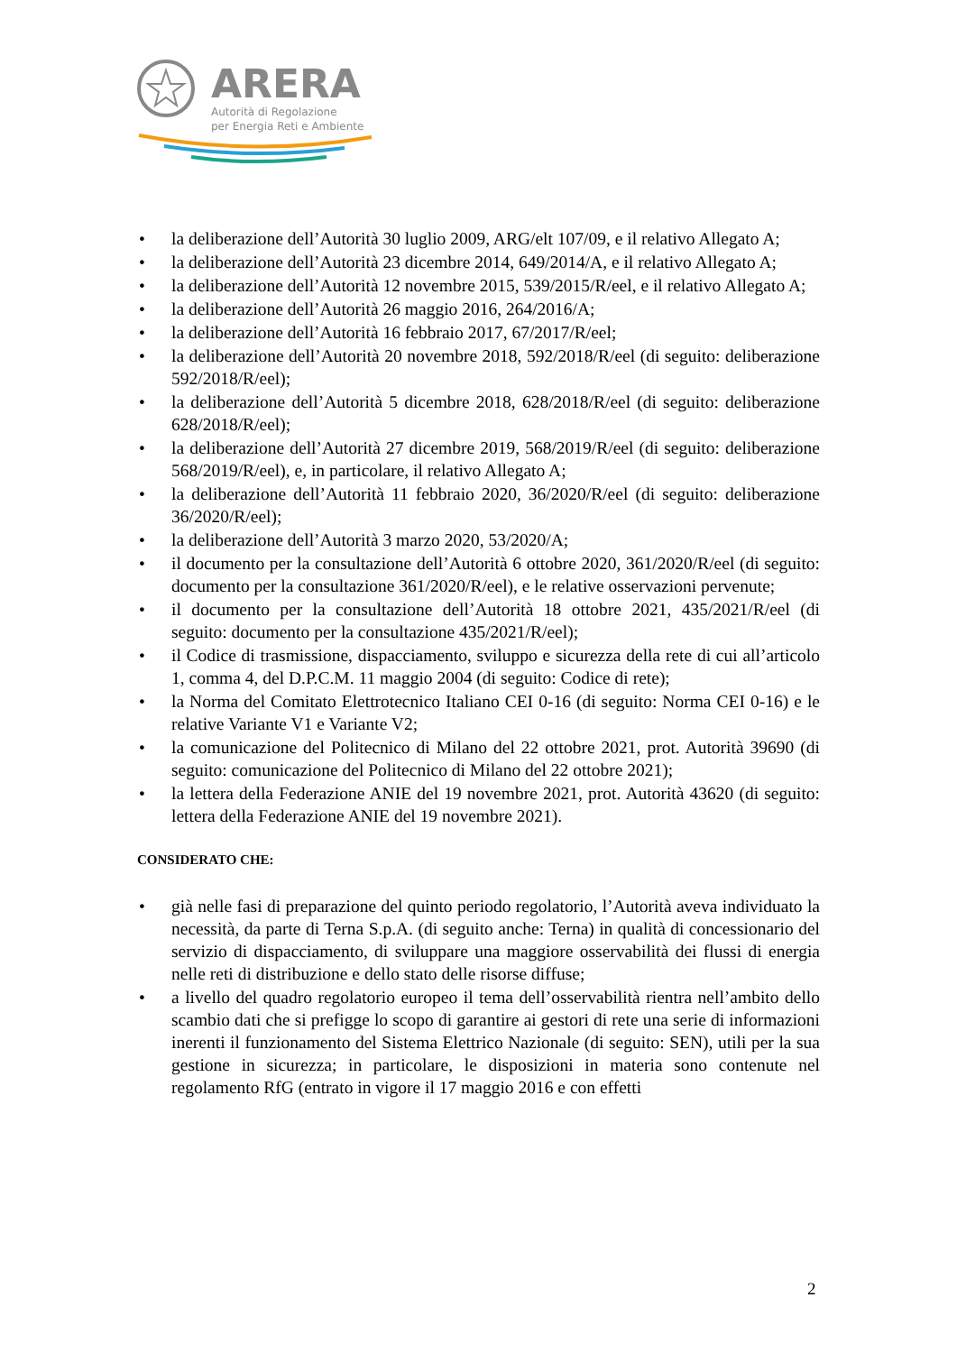ARERA
Autorità di Regolazione
per Energia Reti e Ambiente
• la deliberazione dell’Autorità 30 luglio 2009, ARG/elt 107/09, e il relativo Allegato A;
• la deliberazione dell’Autorità 23 dicembre 2014, 649/2014/A, e il relativo Allegato A;
• la deliberazione dell’Autorità 12 novembre 2015, 539/2015/R/eel, e il relativo Allegato A;
• la deliberazione dell’Autorità 26 maggio 2016, 264/2016/A;
• la deliberazione dell’Autorità 16 febbraio 2017, 67/2017/R/eel;
• la deliberazione dell’Autorità 20 novembre 2018, 592/2018/R/eel (di seguito: deliberazione 592/2018/R/eel);
• la deliberazione dell’Autorità 5 dicembre 2018, 628/2018/R/eel (di seguito: deliberazione 628/2018/R/eel);
• la deliberazione dell’Autorità 27 dicembre 2019, 568/2019/R/eel (di seguito: deliberazione 568/2019/R/eel), e, in particolare, il relativo Allegato A;
• la deliberazione dell’Autorità 11 febbraio 2020, 36/2020/R/eel (di seguito: deliberazione 36/2020/R/eel);
• la deliberazione dell’Autorità 3 marzo 2020, 53/2020/A;
• il documento per la consultazione dell’Autorità 6 ottobre 2020, 361/2020/R/eel (di seguito: documento per la consultazione 361/2020/R/eel), e le relative osservazioni pervenute;
• il documento per la consultazione dell’Autorità 18 ottobre 2021, 435/2021/R/eel (di seguito: documento per la consultazione 435/2021/R/eel);
• il Codice di trasmissione, dispacciamento, sviluppo e sicurezza della rete di cui all’articolo 1, comma 4, del D.P.C.M. 11 maggio 2004 (di seguito: Codice di rete);
• la Norma del Comitato Elettrotecnico Italiano CEI 0-16 (di seguito: Norma CEI 0-16) e le relative Variante V1 e Variante V2;
• la comunicazione del Politecnico di Milano del 22 ottobre 2021, prot. Autorità 39690 (di seguito: comunicazione del Politecnico di Milano del 22 ottobre 2021);
• la lettera della Federazione ANIE del 19 novembre 2021, prot. Autorità 43620 (di seguito: lettera della Federazione ANIE del 19 novembre 2021).
CONSIDERATO CHE:
• già nelle fasi di preparazione del quinto periodo regolatorio, l’Autorità aveva individuato la necessità, da parte di Terna S.p.A. (di seguito anche: Terna) in qualità di concessionario del servizio di dispacciamento, di sviluppare una maggiore osservabilità dei flussi di energia nelle reti di distribuzione e dello stato delle risorse diffuse;
• a livello del quadro regolatorio europeo il tema dell’osservabilità rientra nell’ambito dello scambio dati che si prefigge lo scopo di garantire ai gestori di rete una serie di informazioni inerenti il funzionamento del Sistema Elettrico Nazionale (di seguito: SEN), utili per la sua gestione in sicurezza; in particolare, le disposizioni in materia sono contenute nel regolamento RfG (entrato in vigore il 17 maggio 2016 e con effetti
2